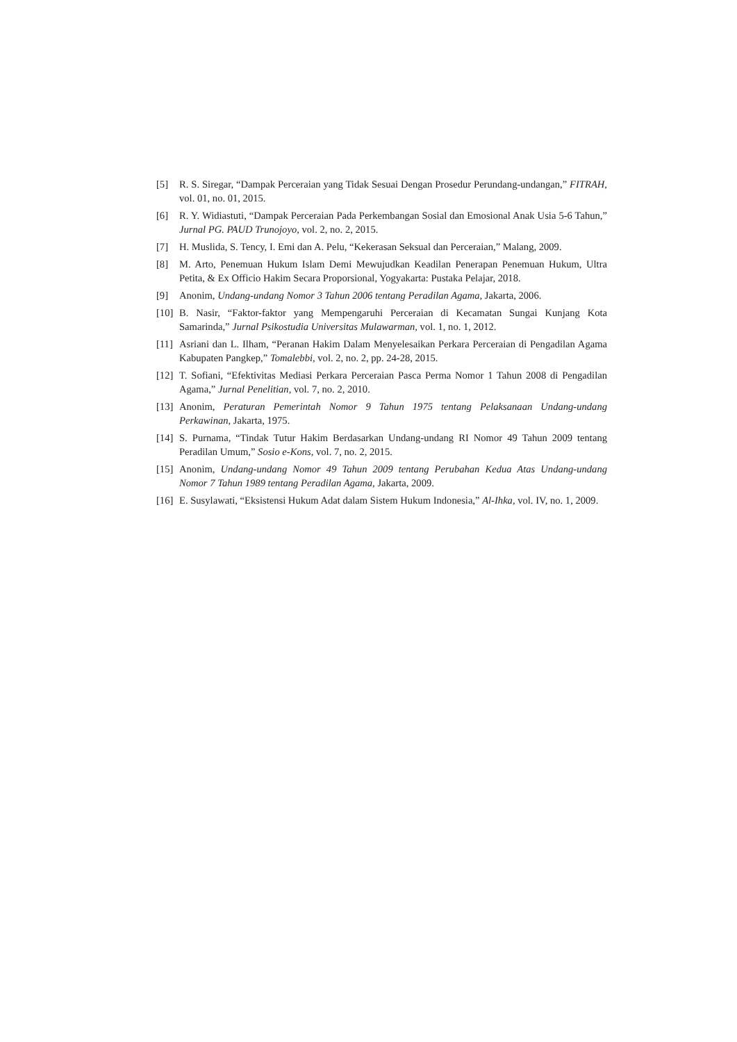[5] R. S. Siregar, “Dampak Perceraian yang Tidak Sesuai Dengan Prosedur Perundang-undangan,” FITRAH, vol. 01, no. 01, 2015.
[6] R. Y. Widiastuti, “Dampak Perceraian Pada Perkembangan Sosial dan Emosional Anak Usia 5-6 Tahun,” Jurnal PG. PAUD Trunojoyo, vol. 2, no. 2, 2015.
[7] H. Muslida, S. Tency, I. Emi dan A. Pelu, “Kekerasan Seksual dan Perceraian,” Malang, 2009.
[8] M. Arto, Penemuan Hukum Islam Demi Mewujudkan Keadilan Penerapan Penemuan Hukum, Ultra Petita, & Ex Officio Hakim Secara Proporsional, Yogyakarta: Pustaka Pelajar, 2018.
[9] Anonim, Undang-undang Nomor 3 Tahun 2006 tentang Peradilan Agama, Jakarta, 2006.
[10] B. Nasir, “Faktor-faktor yang Mempengaruhi Perceraian di Kecamatan Sungai Kunjang Kota Samarinda,” Jurnal Psikostudia Universitas Mulawarman, vol. 1, no. 1, 2012.
[11] Asriani dan L. Ilham, “Peranan Hakim Dalam Menyelesaikan Perkara Perceraian di Pengadilan Agama Kabupaten Pangkep,” Tomalebbi, vol. 2, no. 2, pp. 24-28, 2015.
[12] T. Sofiani, “Efektivitas Mediasi Perkara Perceraian Pasca Perma Nomor 1 Tahun 2008 di Pengadilan Agama,” Jurnal Penelitian, vol. 7, no. 2, 2010.
[13] Anonim, Peraturan Pemerintah Nomor 9 Tahun 1975 tentang Pelaksanaan Undang-undang Perkawinan, Jakarta, 1975.
[14] S. Purnama, “Tindak Tutur Hakim Berdasarkan Undang-undang RI Nomor 49 Tahun 2009 tentang Peradilan Umum,” Sosio e-Kons, vol. 7, no. 2, 2015.
[15] Anonim, Undang-undang Nomor 49 Tahun 2009 tentang Perubahan Kedua Atas Undang-undang Nomor 7 Tahun 1989 tentang Peradilan Agama, Jakarta, 2009.
[16] E. Susylawati, “Eksistensi Hukum Adat dalam Sistem Hukum Indonesia,” Al-Ihka, vol. IV, no. 1, 2009.